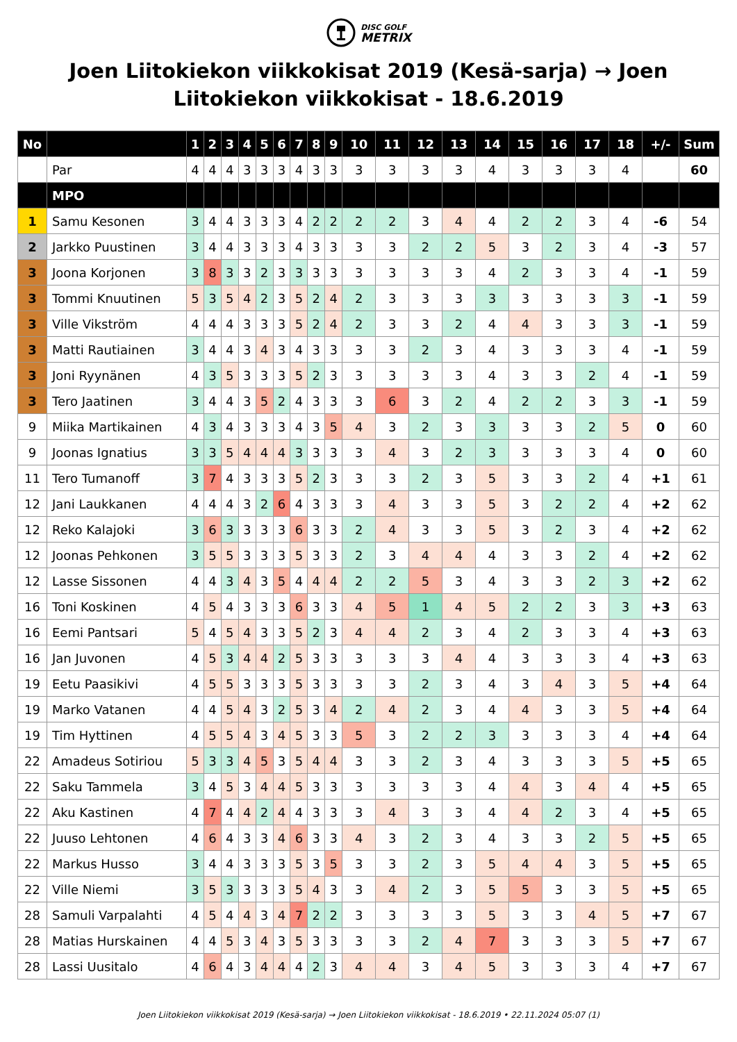DISC GOLF
METRIX
Joen Liitokiekon viikkokisat 2019 (Kesä-sarja) → Joen Liitokiekon viikkokisat - 18.6.2019
| No | | 1 | 2 | 3 | 4 | 5 | 6 | 7 | 8 | 9 | 10 | 11 | 12 | 13 | 14 | 15 | 16 | 17 | 18 | +/- | Sum |
| --- | --- | --- | --- | --- | --- | --- | --- | --- | --- | --- | --- | --- | --- | --- | --- | --- | --- | --- | --- | --- | --- |
| | Par | 4 | 4 | 4 | 3 | 3 | 3 | 4 | 3 | 3 | 3 | 3 | 3 | 3 | 4 | 3 | 3 | 3 | 4 | | 60 |
| | MPO | | | | | | | | | | | | | | | | | | | | |
| 1 | Samu Kesonen | 3 | 4 | 4 | 3 | 3 | 3 | 4 | 2 | 2 | 2 | 2 | 3 | 4 | 4 | 2 | 2 | 3 | 4 | -6 | 54 |
| 2 | Jarkko Puustinen | 3 | 4 | 4 | 3 | 3 | 3 | 4 | 3 | 3 | 3 | 3 | 2 | 2 | 5 | 3 | 2 | 3 | 4 | -3 | 57 |
| 3 | Joona Korjonen | 3 | 8 | 3 | 3 | 2 | 3 | 3 | 3 | 3 | 3 | 3 | 3 | 3 | 4 | 2 | 3 | 3 | 4 | -1 | 59 |
| 3 | Tommi Knuutinen | 5 | 3 | 5 | 4 | 2 | 3 | 5 | 2 | 4 | 2 | 3 | 3 | 3 | 3 | 3 | 3 | 3 | 3 | -1 | 59 |
| 3 | Ville Vikström | 4 | 4 | 4 | 3 | 3 | 3 | 5 | 2 | 4 | 2 | 3 | 3 | 2 | 4 | 4 | 3 | 3 | 3 | -1 | 59 |
| 3 | Matti Rautiainen | 3 | 4 | 4 | 3 | 4 | 3 | 4 | 3 | 3 | 3 | 3 | 2 | 3 | 4 | 3 | 3 | 3 | 4 | -1 | 59 |
| 3 | Joni Ryynänen | 4 | 3 | 5 | 3 | 3 | 3 | 5 | 2 | 3 | 3 | 3 | 3 | 3 | 4 | 3 | 3 | 2 | 4 | -1 | 59 |
| 3 | Tero Jaatinen | 3 | 4 | 4 | 3 | 5 | 2 | 4 | 3 | 3 | 3 | 6 | 3 | 2 | 4 | 2 | 2 | 3 | 3 | -1 | 59 |
| 9 | Miika Martikainen | 4 | 3 | 4 | 3 | 3 | 3 | 4 | 3 | 5 | 4 | 3 | 2 | 3 | 3 | 3 | 3 | 2 | 5 | 0 | 60 |
| 9 | Joonas Ignatius | 3 | 3 | 5 | 4 | 4 | 4 | 3 | 3 | 3 | 3 | 4 | 3 | 2 | 3 | 3 | 3 | 3 | 4 | 0 | 60 |
| 11 | Tero Tumanoff | 3 | 7 | 4 | 3 | 3 | 3 | 5 | 2 | 3 | 3 | 3 | 2 | 3 | 5 | 3 | 3 | 2 | 4 | +1 | 61 |
| 12 | Jani Laukkanen | 4 | 4 | 4 | 3 | 2 | 6 | 4 | 3 | 3 | 3 | 4 | 3 | 3 | 5 | 3 | 2 | 2 | 4 | +2 | 62 |
| 12 | Reko Kalajoki | 3 | 6 | 3 | 3 | 3 | 3 | 6 | 3 | 3 | 2 | 4 | 3 | 3 | 5 | 3 | 2 | 3 | 4 | +2 | 62 |
| 12 | Joonas Pehkonen | 3 | 5 | 5 | 3 | 3 | 3 | 5 | 3 | 3 | 2 | 3 | 4 | 4 | 4 | 3 | 3 | 2 | 4 | +2 | 62 |
| 12 | Lasse Sissonen | 4 | 4 | 3 | 4 | 3 | 5 | 4 | 4 | 4 | 2 | 2 | 5 | 3 | 4 | 3 | 3 | 2 | 3 | +2 | 62 |
| 16 | Toni Koskinen | 4 | 5 | 4 | 3 | 3 | 3 | 6 | 3 | 3 | 4 | 5 | 1 | 4 | 5 | 2 | 2 | 3 | 3 | +3 | 63 |
| 16 | Eemi Pantsari | 5 | 4 | 5 | 4 | 3 | 3 | 5 | 2 | 3 | 4 | 4 | 2 | 3 | 4 | 2 | 3 | 3 | 4 | +3 | 63 |
| 16 | Jan Juvonen | 4 | 5 | 3 | 4 | 4 | 2 | 5 | 3 | 3 | 3 | 3 | 3 | 4 | 4 | 3 | 3 | 3 | 4 | +3 | 63 |
| 19 | Eetu Paasikivi | 4 | 5 | 5 | 3 | 3 | 3 | 5 | 3 | 3 | 3 | 3 | 2 | 3 | 4 | 3 | 4 | 3 | 5 | +4 | 64 |
| 19 | Marko Vatanen | 4 | 4 | 5 | 4 | 3 | 2 | 5 | 3 | 4 | 2 | 4 | 2 | 3 | 4 | 4 | 3 | 3 | 5 | +4 | 64 |
| 19 | Tim Hyttinen | 4 | 5 | 5 | 4 | 3 | 4 | 5 | 3 | 3 | 5 | 3 | 2 | 2 | 3 | 3 | 3 | 3 | 4 | +4 | 64 |
| 22 | Amadeus Sotiriou | 5 | 3 | 3 | 4 | 5 | 3 | 5 | 4 | 4 | 3 | 3 | 2 | 3 | 4 | 3 | 3 | 3 | 5 | +5 | 65 |
| 22 | Saku Tammela | 3 | 4 | 5 | 3 | 4 | 4 | 5 | 3 | 3 | 3 | 3 | 3 | 3 | 4 | 4 | 3 | 4 | 4 | +5 | 65 |
| 22 | Aku Kastinen | 4 | 7 | 4 | 4 | 2 | 4 | 4 | 3 | 3 | 3 | 4 | 3 | 3 | 4 | 4 | 2 | 3 | 4 | +5 | 65 |
| 22 | Juuso Lehtonen | 4 | 6 | 4 | 3 | 3 | 4 | 6 | 3 | 3 | 4 | 3 | 2 | 3 | 4 | 3 | 3 | 2 | 5 | +5 | 65 |
| 22 | Markus Husso | 3 | 4 | 4 | 3 | 3 | 3 | 5 | 3 | 5 | 3 | 3 | 2 | 3 | 5 | 4 | 4 | 3 | 5 | +5 | 65 |
| 22 | Ville Niemi | 3 | 5 | 3 | 3 | 3 | 3 | 5 | 4 | 3 | 3 | 4 | 2 | 3 | 5 | 5 | 3 | 3 | 5 | +5 | 65 |
| 28 | Samuli Varpalahti | 4 | 5 | 4 | 4 | 3 | 4 | 7 | 2 | 2 | 3 | 3 | 3 | 3 | 5 | 3 | 3 | 4 | 5 | +7 | 67 |
| 28 | Matias Hurskainen | 4 | 4 | 5 | 3 | 4 | 3 | 5 | 3 | 3 | 3 | 3 | 2 | 4 | 7 | 3 | 3 | 3 | 5 | +7 | 67 |
| 28 | Lassi Uusitalo | 4 | 6 | 4 | 3 | 4 | 4 | 4 | 2 | 3 | 4 | 4 | 3 | 4 | 5 | 3 | 3 | 3 | 4 | +7 | 67 |
Joen Liitokiekon viikkokisat 2019 (Kesä-sarja) → Joen Liitokiekon viikkokisat - 18.6.2019 • 22.11.2024 05:07 (1)